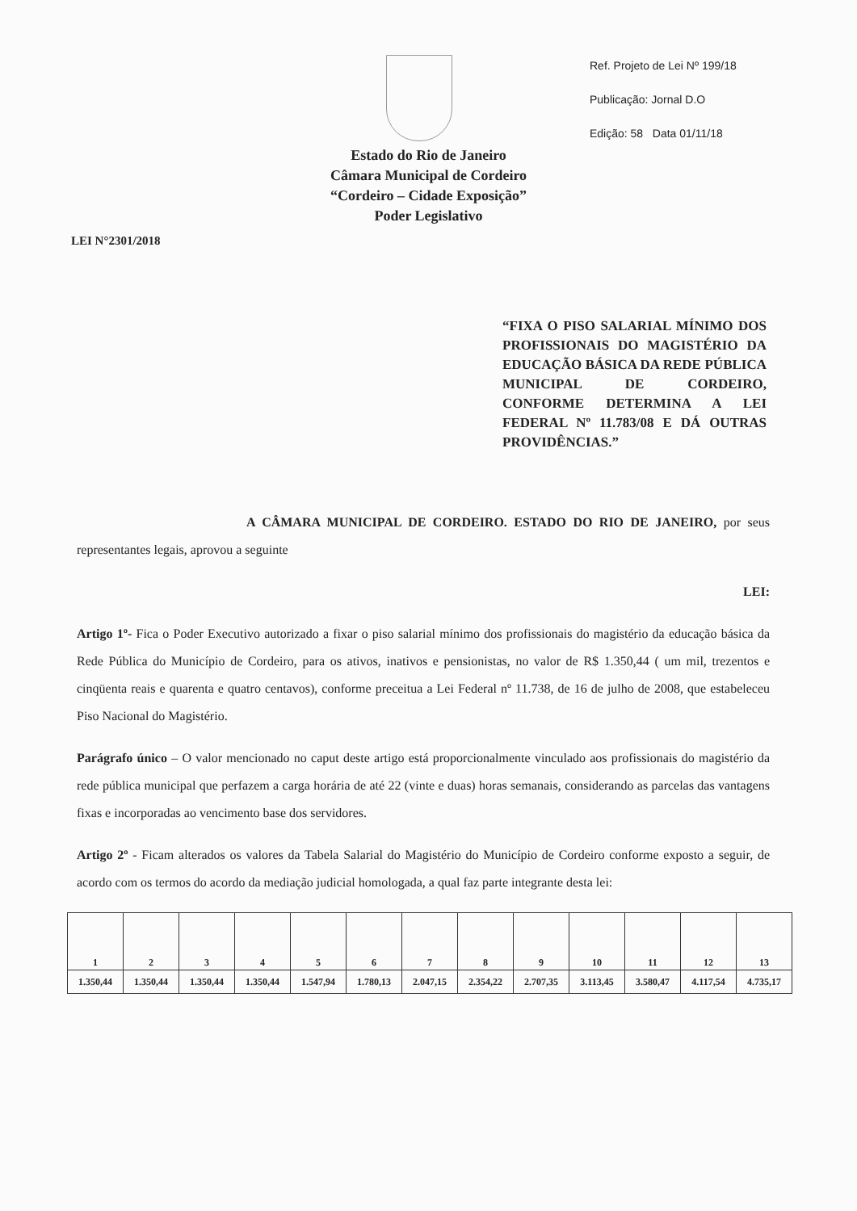Ref. Projeto de Lei Nº 199/18
Publicação: Jornal D.O
Edição: 58 Data 01/11/18
Estado do Rio de Janeiro
Câmara Municipal de Cordeiro
“Cordeiro – Cidade Exposição”
Poder Legislativo
LEI N°2301/2018
“FIXA O PISO SALARIAL MÍNIMO DOS PROFISSIONAIS DO MAGISTÉRIO DA EDUCAÇÃO BÁSICA DA REDE PÚBLICA MUNICIPAL DE CORDEIRO, CONFORME DETERMINA A LEI FEDERAL Nº 11.783/08 E DÁ OUTRAS PROVIDÊNCIAS.”
A CÂMARA MUNICIPAL DE CORDEIRO. ESTADO DO RIO DE JANEIRO, por seus representantes legais, aprovou a seguinte
LEI:
Artigo 1º- Fica o Poder Executivo autorizado a fixar o piso salarial mínimo dos profissionais do magistério da educação básica da Rede Pública do Município de Cordeiro, para os ativos, inativos e pensionistas, no valor de R$ 1.350,44 ( um mil, trezentos e cinqüenta reais e quarenta e quatro centavos), conforme preceitua a Lei Federal nº 11.738, de 16 de julho de 2008, que estabeleceu Piso Nacional do Magistério.
Parágrafo único – O valor mencionado no caput deste artigo está proporcionalmente vinculado aos profissionais do magistério da rede pública municipal que perfazem a carga horária de até 22 (vinte e duas) horas semanais, considerando as parcelas das vantagens fixas e incorporadas ao vencimento base dos servidores.
Artigo 2º - Ficam alterados os valores da Tabela Salarial do Magistério do Município de Cordeiro conforme exposto a seguir, de acordo com os termos do acordo da mediação judicial homologada, a qual faz parte integrante desta lei:
| 1 | 2 | 3 | 4 | 5 | 6 | 7 | 8 | 9 | 10 | 11 | 12 | 13 |
| 1.350,44 | 1.350,44 | 1.350,44 | 1.350,44 | 1.547,94 | 1.780,13 | 2.047,15 | 2.354,22 | 2.707,35 | 3.113,45 | 3.580,47 | 4.117,54 | 4.735,17 |